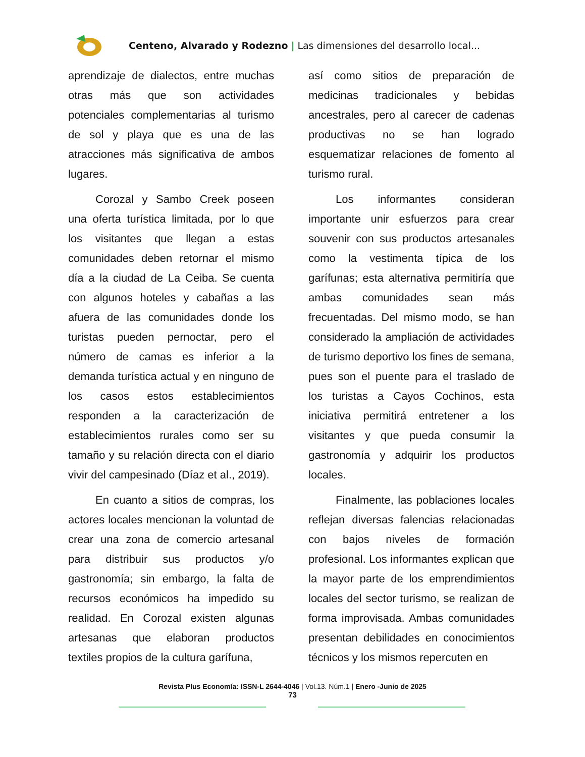Centeno, Alvarado y Rodezno | Las dimensiones del desarrollo local...
aprendizaje de dialectos, entre muchas otras más que son actividades potenciales complementarias al turismo de sol y playa que es una de las atracciones más significativa de ambos lugares.
Corozal y Sambo Creek poseen una oferta turística limitada, por lo que los visitantes que llegan a estas comunidades deben retornar el mismo día a la ciudad de La Ceiba. Se cuenta con algunos hoteles y cabañas a las afuera de las comunidades donde los turistas pueden pernoctar, pero el número de camas es inferior a la demanda turística actual y en ninguno de los casos estos establecimientos responden a la caracterización de establecimientos rurales como ser su tamaño y su relación directa con el diario vivir del campesinado (Díaz et al., 2019).
En cuanto a sitios de compras, los actores locales mencionan la voluntad de crear una zona de comercio artesanal para distribuir sus productos y/o gastronomía; sin embargo, la falta de recursos económicos ha impedido su realidad. En Corozal existen algunas artesanas que elaboran productos textiles propios de la cultura garífuna,
así como sitios de preparación de medicinas tradicionales y bebidas ancestrales, pero al carecer de cadenas productivas no se han logrado esquematizar relaciones de fomento al turismo rural.
Los informantes consideran importante unir esfuerzos para crear souvenir con sus productos artesanales como la vestimenta típica de los garífunas; esta alternativa permitiría que ambas comunidades sean más frecuentadas. Del mismo modo, se han considerado la ampliación de actividades de turismo deportivo los fines de semana, pues son el puente para el traslado de los turistas a Cayos Cochinos, esta iniciativa permitirá entretener a los visitantes y que pueda consumir la gastronomía y adquirir los productos locales.
Finalmente, las poblaciones locales reflejan diversas falencias relacionadas con bajos niveles de formación profesional. Los informantes explican que la mayor parte de los emprendimientos locales del sector turismo, se realizan de forma improvisada. Ambas comunidades presentan debilidades en conocimientos técnicos y los mismos repercuten en
Revista Plus Economía: ISSN-L 2644-4046 | Vol.13. Núm.1 | Enero -Junio de 2025
73